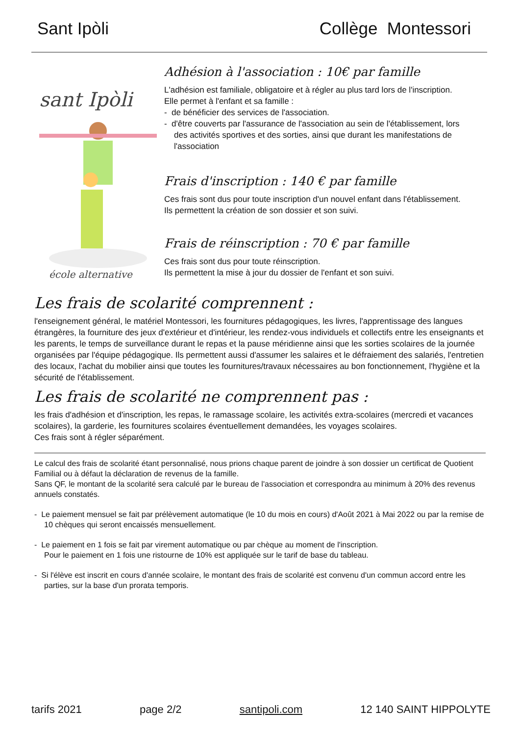Sant Ipòli Collège Montessori
sant Ipòli
école alternative
Adhésion à l'association : 10€ par famille
L'adhésion est familiale, obligatoire et à régler au plus tard lors de l'inscription. Elle permet à l'enfant et sa famille :
- de bénéficier des services de l'association.
- d'être couverts par l'assurance de l'association au sein de l'établissement, lors des activités sportives et des sorties, ainsi que durant les manifestations de l'association
Frais d'inscription : 140 € par famille
Ces frais sont dus pour toute inscription d'un nouvel enfant dans l'établissement. Ils permettent la création de son dossier et son suivi.
Frais de réinscription : 70 € par famille
Ces frais sont dus pour toute réinscription.
Ils permettent la mise à jour du dossier de l'enfant et son suivi.
Les frais de scolarité comprennent :
l'enseignement général, le matériel Montessori, les fournitures pédagogiques, les livres, l'apprentissage des langues étrangères, la fourniture des jeux d'extérieur et d'intérieur, les rendez-vous individuels et collectifs entre les enseignants et les parents, le temps de surveillance durant le repas et la pause méridienne ainsi que les sorties scolaires de la journée organisées par l'équipe pédagogique. Ils permettent aussi d'assumer les salaires et le défraiement des salariés, l'entretien des locaux, l'achat du mobilier ainsi que toutes les fournitures/travaux nécessaires au bon fonctionnement, l'hygiène et la sécurité de l'établissement.
Les frais de scolarité ne comprennent pas :
les frais d'adhésion et d'inscription, les repas, le ramassage scolaire, les activités extra-scolaires (mercredi et vacances scolaires), la garderie, les fournitures scolaires éventuellement demandées, les voyages scolaires.
Ces frais sont à régler séparément.
Le calcul des frais de scolarité étant personnalisé, nous prions chaque parent de joindre à son dossier un certificat de Quotient Familial ou à défaut la déclaration de revenus de la famille.
Sans QF, le montant de la scolarité sera calculé par le bureau de l'association et correspondra au minimum à 20% des revenus annuels constatés.
- Le paiement mensuel se fait par prélèvement automatique (le 10 du mois en cours) d'Août 2021 à Mai 2022 ou par la remise de 10 chèques qui seront encaissés mensuellement.
- Le paiement en 1 fois se fait par virement automatique ou par chèque au moment de l'inscription.
Pour le paiement en 1 fois une ristourne de 10% est appliquée sur le tarif de base du tableau.
- Si l'élève est inscrit en cours d'année scolaire, le montant des frais de scolarité est convenu d'un commun accord entre les parties, sur la base d'un prorata temporis.
tarifs 2021 page 2/2 santipoli.com 12 140 SAINT HIPPOLYTE